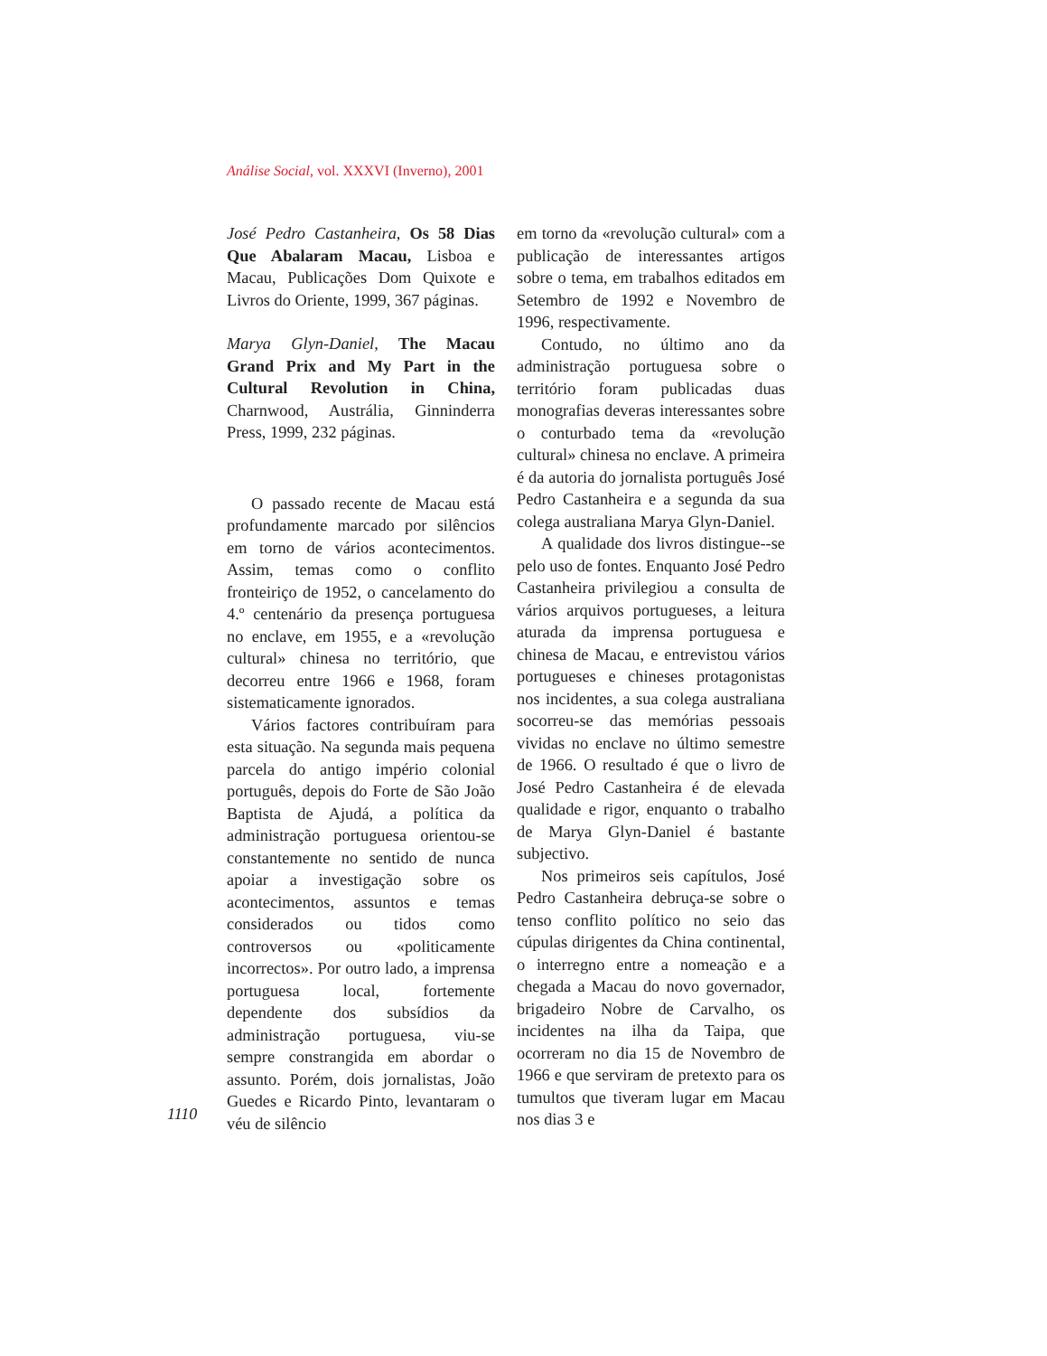Análise Social, vol. XXXVI (Inverno), 2001
José Pedro Castanheira, Os 58 Dias Que Abalaram Macau, Lisboa e Macau, Publicações Dom Quixote e Livros do Oriente, 1999, 367 páginas.
Marya Glyn-Daniel, The Macau Grand Prix and My Part in the Cultural Revolution in China, Charnwood, Austrália, Ginninderra Press, 1999, 232 páginas.
O passado recente de Macau está profundamente marcado por silêncios em torno de vários acontecimentos. Assim, temas como o conflito fronteiriço de 1952, o cancelamento do 4.º centenário da presença portuguesa no enclave, em 1955, e a «revolução cultural» chinesa no território, que decorreu entre 1966 e 1968, foram sistematicamente ignorados.
Vários factores contribuíram para esta situação. Na segunda mais pequena parcela do antigo império colonial português, depois do Forte de São João Baptista de Ajudá, a política da administração portuguesa orientou-se constantemente no sentido de nunca apoiar a investigação sobre os acontecimentos, assuntos e temas considerados ou tidos como controversos ou «politicamente incorrectos». Por outro lado, a imprensa portuguesa local, fortemente dependente dos subsídios da administração portuguesa, viu-se sempre constrangida em abordar o assunto. Porém, dois jornalistas, João Guedes e Ricardo Pinto, levantaram o véu de silêncio
em torno da «revolução cultural» com a publicação de interessantes artigos sobre o tema, em trabalhos editados em Setembro de 1992 e Novembro de 1996, respectivamente.
Contudo, no último ano da administração portuguesa sobre o território foram publicadas duas monografias deveras interessantes sobre o conturbado tema da «revolução cultural» chinesa no enclave. A primeira é da autoria do jornalista português José Pedro Castanheira e a segunda da sua colega australiana Marya Glyn-Daniel.
A qualidade dos livros distingue--se pelo uso de fontes. Enquanto José Pedro Castanheira privilegiou a consulta de vários arquivos portugueses, a leitura aturada da imprensa portuguesa e chinesa de Macau, e entrevistou vários portugueses e chineses protagonistas nos incidentes, a sua colega australiana socorreu-se das memórias pessoais vividas no enclave no último semestre de 1966. O resultado é que o livro de José Pedro Castanheira é de elevada qualidade e rigor, enquanto o trabalho de Marya Glyn-Daniel é bastante subjectivo.
Nos primeiros seis capítulos, José Pedro Castanheira debruça-se sobre o tenso conflito político no seio das cúpulas dirigentes da China continental, o interregno entre a nomeação e a chegada a Macau do novo governador, brigadeiro Nobre de Carvalho, os incidentes na ilha da Taipa, que ocorreram no dia 15 de Novembro de 1966 e que serviram de pretexto para os tumultos que tiveram lugar em Macau nos dias 3 e
1110